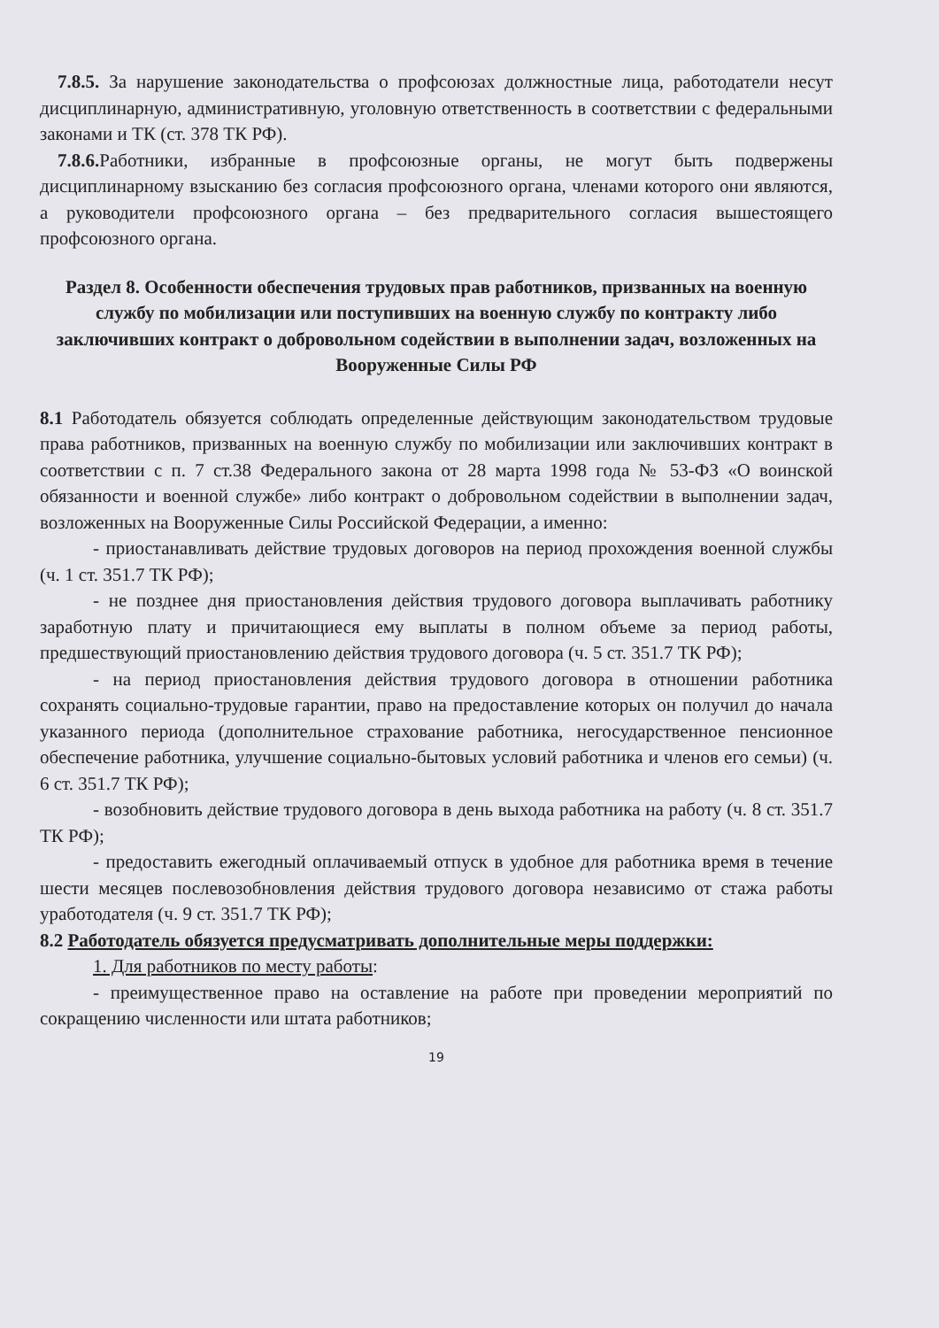7.8.5. За нарушение законодательства о профсоюзах должностные лица, работодатели несут дисциплинарную, административную, уголовную ответственность в соответствии с федеральными законами и ТК (ст. 378 ТК РФ).
7.8.6. Работники, избранные в профсоюзные органы, не могут быть подвержены дисциплинарному взысканию без согласия профсоюзного органа, членами которого они являются, а руководители профсоюзного органа – без предварительного согласия вышестоящего профсоюзного органа.
Раздел 8. Особенности обеспечения трудовых прав работников, призванных на военную службу по мобилизации или поступивших на военную службу по контракту либо заключивших контракт о добровольном содействии в выполнении задач, возложенных на Вооруженные Силы РФ
8.1 Работодатель обязуется соблюдать определенные действующим законодательством трудовые права работников, призванных на военную службу по мобилизации или заключивших контракт в соответствии с п. 7 ст.38 Федерального закона от 28 марта 1998 года № 53-ФЗ «О воинской обязанности и военной службе» либо контракт о добровольном содействии в выполнении задач, возложенных на Вооруженные Силы Российской Федерации, а именно:
- приостанавливать действие трудовых договоров на период прохождения военной службы (ч. 1 ст. 351.7 ТК РФ);
- не позднее дня приостановления действия трудового договора выплачивать работнику заработную плату и причитающиеся ему выплаты в полном объеме за период работы, предшествующий приостановлению действия трудового договора (ч. 5 ст. 351.7 ТК РФ);
- на период приостановления действия трудового договора в отношении работника сохранять социально-трудовые гарантии, право на предоставление которых он получил до начала указанного периода (дополнительное страхование работника, негосударственное пенсионное обеспечение работника, улучшение социально-бытовых условий работника и членов его семьи) (ч. 6 ст. 351.7 ТК РФ);
- возобновить действие трудового договора в день выхода работника на работу (ч. 8 ст. 351.7 ТК РФ);
- предоставить ежегодный оплачиваемый отпуск в удобное для работника время в течение шести месяцев послевозобновления действия трудового договора независимо от стажа работы уработодателя (ч. 9 ст. 351.7 ТК РФ);
8.2 Работодатель обязуется предусматривать дополнительные меры поддержки:
1. Для работников по месту работы:
- преимущественное право на оставление на работе при проведении мероприятий по сокращению численности или штата работников;
19